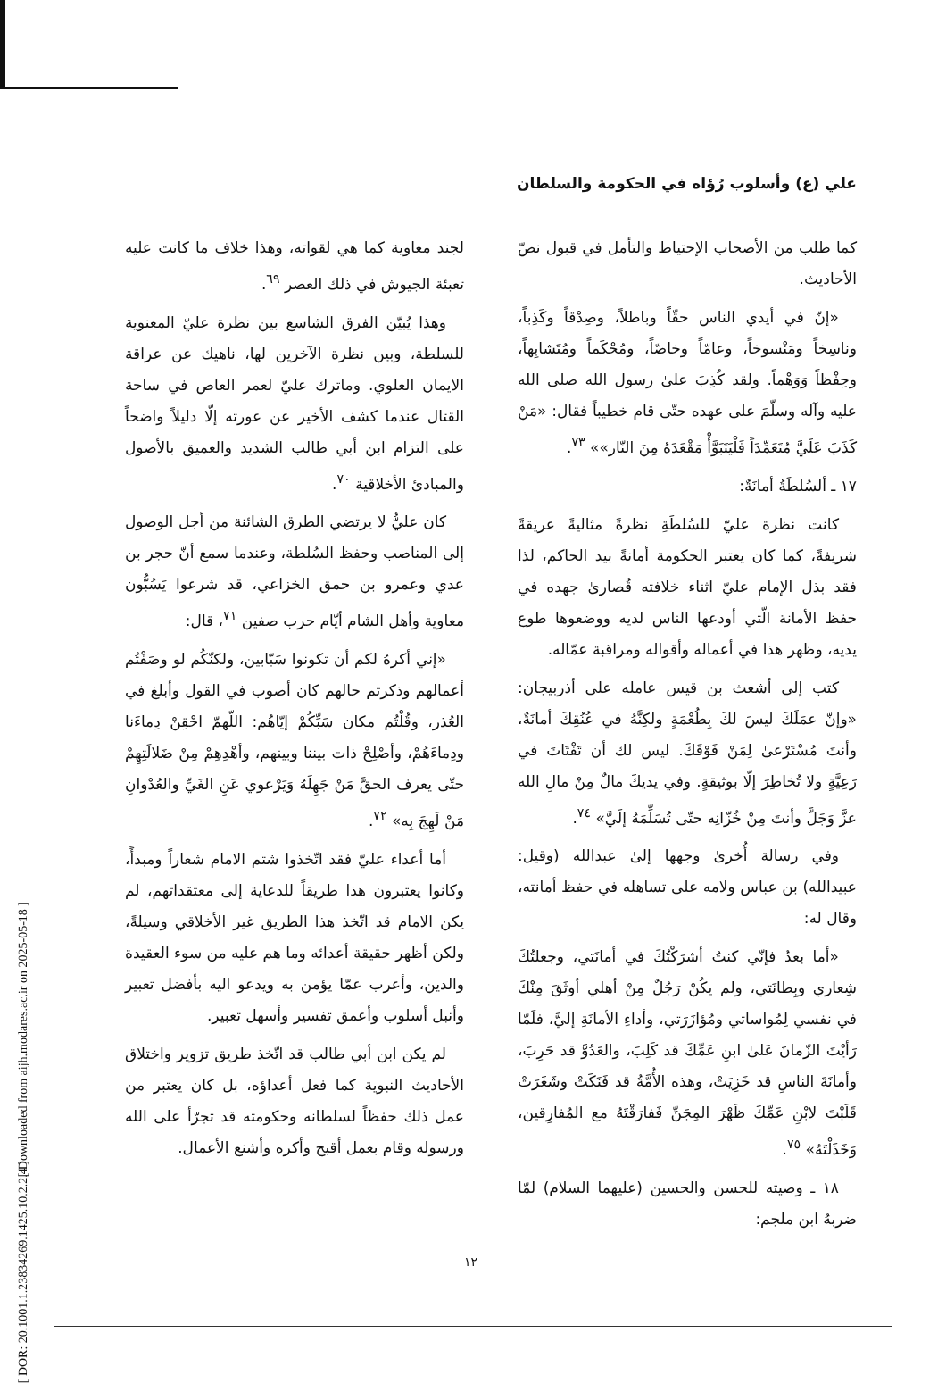علي (ع) وأسلوب رُؤاه في الحكومة والسلطان
لجند معاوية كما هي لقواته، وهذا خلاف ما كانت عليه تعبئة الجيوش في ذلك العصر <sup>٦٩</sup>.
وهذا يُبيّن الفرق الشاسع بين نظرة عليّ المعنوية للسلطة، وبين نظرة الآخرين لها، ناهيك عن عراقة الايمان العلوي. وماترك عليّ لعمر العاص في ساحة القتال عندما كشف الأخير عن عورته إلّا دليلاً واضحاً على التزام ابن أبي طالب الشديد والعميق بالأصول والمبادئ الأخلاقية <sup>٧٠</sup>.
كان عليٌّ لا يرتضي الطرق الشائنة من أجل الوصول إلى المناصب وحفظ السُلطة، وعندما سمع أنّ حجر بن عدي وعمرو بن حمق الخزاعي، قد شرعوا يَسُبُّون معاوية وأهل الشام أيّام حرب صفين <sup>٧١</sup>، قال:
«إني أكرهُ لكم أن تكونوا سَبّابين، ولكنّكُم لو وصَفْتُم أعمالهم وذكرتم حالهم كان أصوب في القول وأبلغ في العُذر، وقُلْتُم مكان سَبِّكُمْ إيّاهُم: اللّهمّ احْقِنْ دِماءَنا ودِماءَهُمْ، وأصْلِحْ ذات بيننا وبينهم، وأهْدِهِمْ مِنْ ضَلالَتِهِمْ حتّى يعرف الحقَّ مَنْ جَهِلَهُ وَيَرْعوي عَنِ الغَيِّ والعُدْوانِ مَنْ لَهِجَ بِه» <sup>٧٢</sup>.
أما أعداء عليّ فقد اتّخذوا شتم الامام شعاراً ومبدأً، وكانوا يعتبرون هذا طريقاً للدعاية إلى معتقداتهم، لم يكن الامام قد اتّخذ هذا الطريق غير الأخلاقي وسيلةً، ولكن أظهر حقيقة أعدائه وما هم عليه من سوء العقيدة والدين، وأعرب عمّا يؤمن به ويدعو اليه بأفضل تعبير وأنبل أسلوب وأعمق تفسير وأسهل تعبير.
لم يكن ابن أبي طالب قد اتّخذ طريق تزوير واختلاق الأحاديث النبوية كما فعل أعداؤه، بل كان يعتبر من عمل ذلك حفظاً لسلطانه وحكومته قد تجرّأ على الله ورسوله وقام بعمل أقبح وأكره وأشنع الأعمال.
كما طلب من الأصحاب الإحتياط والتأمل في قبول نصّ الأحاديث.
«إنّ في أيدي الناس حقّاً وباطلاً، وصِدْقاً وكَذِباً، وناسِخاً ومَنْسوخاً، وعامّاً وخاصّاً، ومُحْكَماً ومُتَشابِهاً، وحِفْظاً وَوَهْماً. ولقد كُذِبَ علىٰ رسول الله صلى الله عليه وآله وسلّمَ على عهده حتّى قام خطيباً فقال: «مَنْ كَذَبَ عَلَيَّ مُتَعَمِّدَاً فَلْيَتَبَوَّأْ مَقْعَدَهُ مِنَ النّار»» <sup>٧٣</sup>.
١٧ ـ ألسُلطَةُ أمانَةٌ:
كانت نظرة عليّ للسُلطَةِ نظرةً مثاليةً عريقةً شريفةً، كما كان يعتبر الحكومة أمانةً بيد الحاكم، لذا فقد بذل الإمام عليّ اثناء خلافته قُصارىٰ جهده في حفظ الأمانة الّتي أودعها الناس لديه ووضعوها طوع يديه، وظهر هذا في أعماله وأقواله ومراقبة عمّاله.
كتب إلى أشعث بن قيس عامله على أذربيجان: «وإنّ عمَلَكَ ليسَ لكَ بِطُعْمَةٍ ولكِنَّهُ في عُنُقِكَ أمانَةٌ، وأنتَ مُسْتَرْعىٰ لِمَنْ فَوْقَكَ. ليس لك أن تَفْتَاتَ في رَعِيَّةٍ ولا تُخاطِرَ إلّا بوثيقةٍ. وفي يديكَ مالٌ مِنْ مالِ الله عزَّ وَجَلَّ وأنتَ مِنْ خُزّانِه حتّى تُسَلِّمَهُ إلَيَّ» <sup>٧٤</sup>.
وفي رسالة أُخرىٰ وجهها إلىٰ عبدالله (وقيل: عبيدالله) بن عباس ولامه على تساهله في حفظ أمانته، وقال له:
«أما بعدُ فإنّي كنتُ أشرَكْتُكَ في أمانَتي، وجعلتُكَ شِعاري وبِطانَتي، ولم يكُنْ رَجُلٌ مِنْ أهلي أوثَقَ مِنْكَ في نفسي لِمُواساتي ومُؤازَرَتي، وأداءِ الأمانَةِ إليَّ، فلَمّا رَأيْتَ الزّمانَ عَلىٰ ابنِ عَمِّكَ قد كَلِبَ، والعَدُوَّ قد حَرِبَ، وأمانَةَ الناسِ قد خَزِيَتْ، وهذه الأُمَّةُ قد فَنَكَتْ وشَغَرَتْ قَلَبْتَ لابْنِ عَمِّكَ ظَهْرَ المِجَنِّ فَفارَقْتَهُ مع المُفارِقين، وَخَذَلْتَهُ» <sup>٧٥</sup>.
١٨ ـ وصيته للحسن والحسين (عليهما السلام) لمّا ضربهُ ابن ملجم:
[ Downloaded from aijh.modares.ac.ir on 2025-05-18 ]
[ DOR: 20.1001.1.23834269.1425.10.2.2.4 ]
١٢